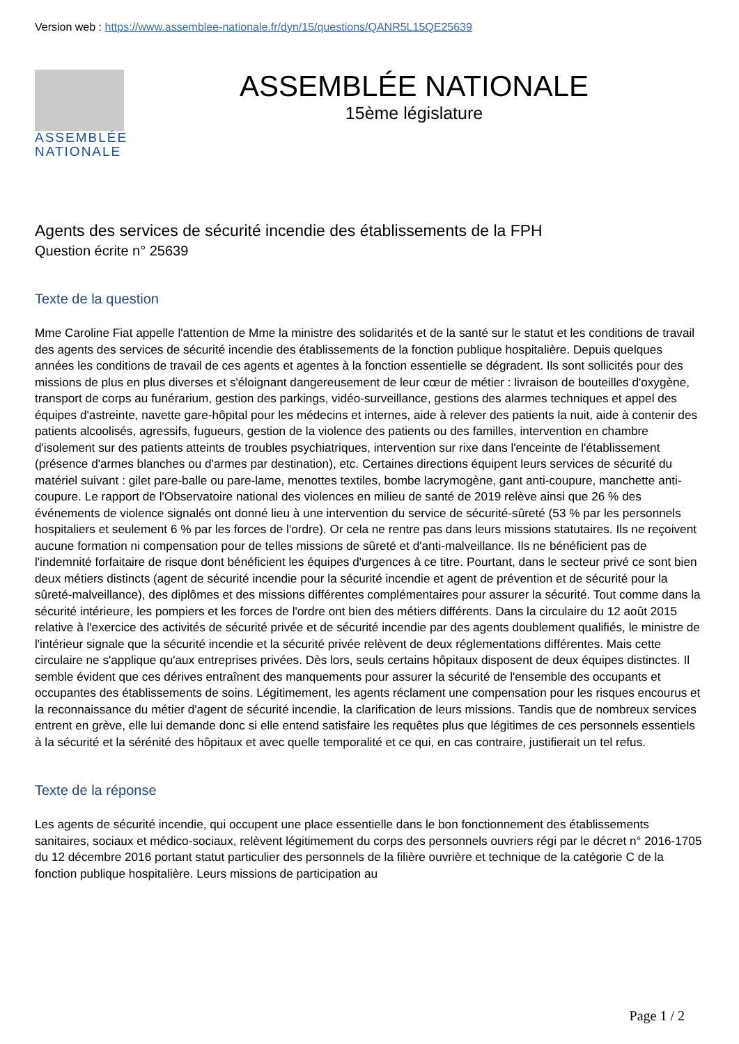Version web : https://www.assemblee-nationale.fr/dyn/15/questions/QANR5L15QE25639
ASSEMBLÉE NATIONALE
ASSEMBLÉE NATIONALE
15ème législature
Agents des services de sécurité incendie des établissements de la FPH
Question écrite n° 25639
Texte de la question
Mme Caroline Fiat appelle l'attention de Mme la ministre des solidarités et de la santé sur le statut et les conditions de travail des agents des services de sécurité incendie des établissements de la fonction publique hospitalière. Depuis quelques années les conditions de travail de ces agents et agentes à la fonction essentielle se dégradent. Ils sont sollicités pour des missions de plus en plus diverses et s'éloignant dangereusement de leur cœur de métier : livraison de bouteilles d'oxygène, transport de corps au funérarium, gestion des parkings, vidéo-surveillance, gestions des alarmes techniques et appel des équipes d'astreinte, navette gare-hôpital pour les médecins et internes, aide à relever des patients la nuit, aide à contenir des patients alcoolisés, agressifs, fugueurs, gestion de la violence des patients ou des familles, intervention en chambre d'isolement sur des patients atteints de troubles psychiatriques, intervention sur rixe dans l'enceinte de l'établissement (présence d'armes blanches ou d'armes par destination), etc. Certaines directions équipent leurs services de sécurité du matériel suivant : gilet pare-balle ou pare-lame, menottes textiles, bombe lacrymogène, gant anti-coupure, manchette anti-coupure. Le rapport de l'Observatoire national des violences en milieu de santé de 2019 relève ainsi que 26 % des événements de violence signalés ont donné lieu à une intervention du service de sécurité-sûreté (53 % par les personnels hospitaliers et seulement 6 % par les forces de l'ordre). Or cela ne rentre pas dans leurs missions statutaires. Ils ne reçoivent aucune formation ni compensation pour de telles missions de sûreté et d'anti-malveillance. Ils ne bénéficient pas de l'indemnité forfaitaire de risque dont bénéficient les équipes d'urgences à ce titre. Pourtant, dans le secteur privé ce sont bien deux métiers distincts (agent de sécurité incendie pour la sécurité incendie et agent de prévention et de sécurité pour la sûreté-malveillance), des diplômes et des missions différentes complémentaires pour assurer la sécurité. Tout comme dans la sécurité intérieure, les pompiers et les forces de l'ordre ont bien des métiers différents. Dans la circulaire du 12 août 2015 relative à l'exercice des activités de sécurité privée et de sécurité incendie par des agents doublement qualifiés, le ministre de l'intérieur signale que la sécurité incendie et la sécurité privée relèvent de deux réglementations différentes. Mais cette circulaire ne s'applique qu'aux entreprises privées. Dès lors, seuls certains hôpitaux disposent de deux équipes distinctes. Il semble évident que ces dérives entraînent des manquements pour assurer la sécurité de l'ensemble des occupants et occupantes des établissements de soins. Légitimement, les agents réclament une compensation pour les risques encourus et la reconnaissance du métier d'agent de sécurité incendie, la clarification de leurs missions. Tandis que de nombreux services entrent en grève, elle lui demande donc si elle entend satisfaire les requêtes plus que légitimes de ces personnels essentiels à la sécurité et la sérénité des hôpitaux et avec quelle temporalité et ce qui, en cas contraire, justifierait un tel refus.
Texte de la réponse
Les agents de sécurité incendie, qui occupent une place essentielle dans le bon fonctionnement des établissements sanitaires, sociaux et médico-sociaux, relèvent légitimement du corps des personnels ouvriers régi par le décret n° 2016-1705 du 12 décembre 2016 portant statut particulier des personnels de la filière ouvrière et technique de la catégorie C de la fonction publique hospitalière. Leurs missions de participation au
Page 1 / 2